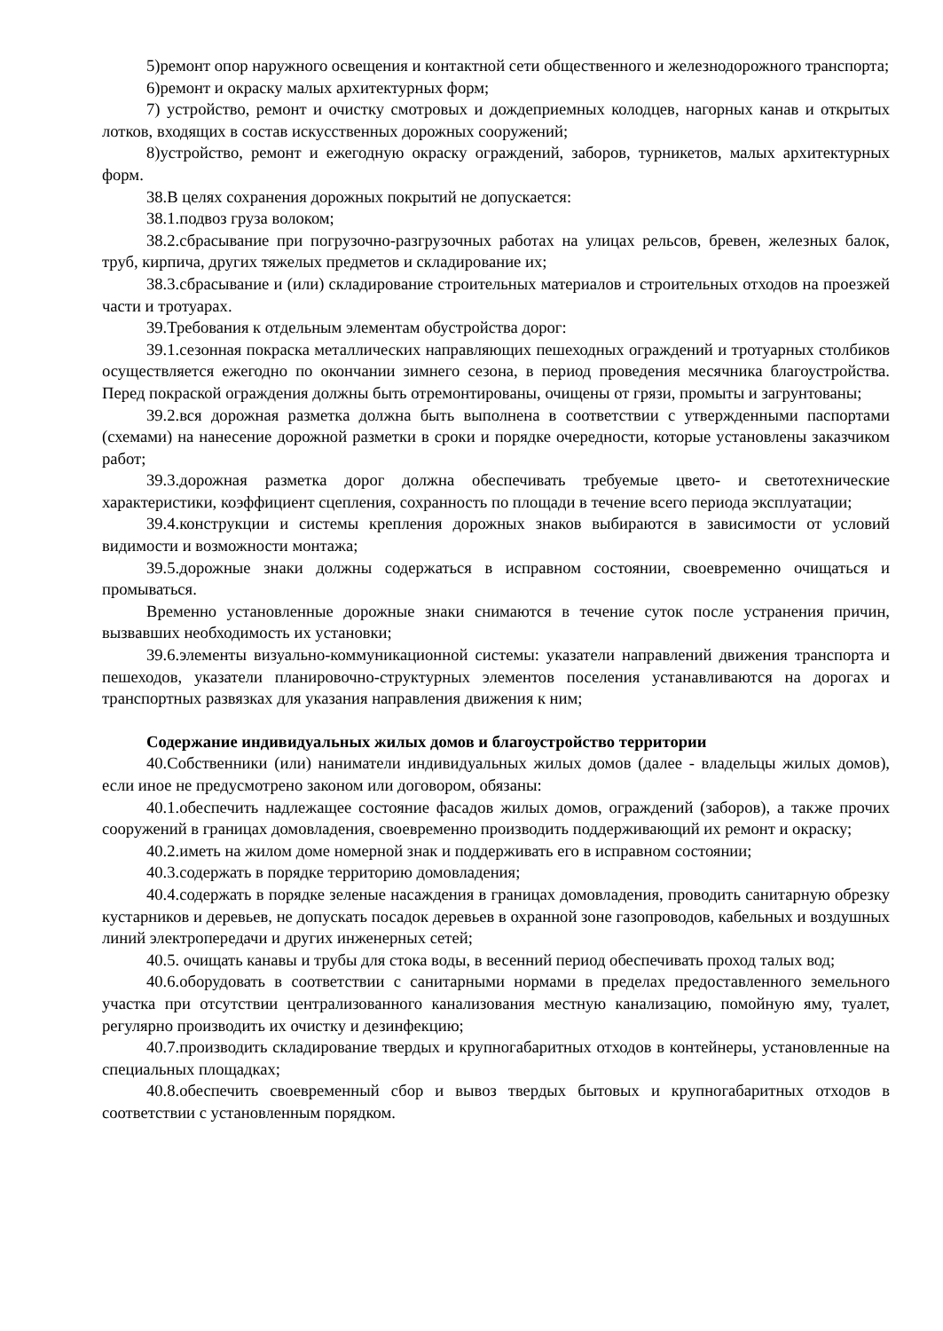5)ремонт опор наружного освещения и контактной сети общественного и железнодорожного транспорта;
6)ремонт и окраску малых архитектурных форм;
7) устройство, ремонт и очистку смотровых и дождеприемных колодцев, нагорных канав и открытых лотков, входящих в состав искусственных дорожных сооружений;
8)устройство, ремонт и ежегодную окраску ограждений, заборов, турникетов, малых архитектурных форм.
38.В целях сохранения дорожных покрытий не допускается:
38.1.подвоз груза волоком;
38.2.сбрасывание при погрузочно-разгрузочных работах на улицах рельсов, бревен, железных балок, труб, кирпича, других тяжелых предметов и складирование их;
38.3.сбрасывание и (или) складирование строительных материалов и строительных отходов на проезжей части и тротуарах.
39.Требования к отдельным элементам обустройства дорог:
39.1.сезонная покраска металлических направляющих пешеходных ограждений и тротуарных столбиков осуществляется ежегодно по окончании зимнего сезона, в период проведения месячника благоустройства. Перед покраской ограждения должны быть отремонтированы, очищены от грязи, промыты и загрунтованы;
39.2.вся дорожная разметка должна быть выполнена в соответствии с утвержденными паспортами (схемами) на нанесение дорожной разметки в сроки и порядке очередности, которые установлены заказчиком работ;
39.3.дорожная разметка дорог должна обеспечивать требуемые цвето- и светотехнические характеристики, коэффициент сцепления, сохранность по площади в течение всего периода эксплуатации;
39.4.конструкции и системы крепления дорожных знаков выбираются в зависимости от условий видимости и возможности монтажа;
39.5.дорожные знаки должны содержаться в исправном состоянии, своевременно очищаться и промываться.
Временно установленные дорожные знаки снимаются в течение суток после устранения причин, вызвавших необходимость их установки;
39.6.элементы визуально-коммуникационной системы: указатели направлений движения транспорта и пешеходов, указатели планировочно-структурных элементов поселения устанавливаются на дорогах и транспортных развязках для указания направления движения к ним;
Содержание индивидуальных жилых домов и благоустройство территории
40.Собственники (или) наниматели индивидуальных жилых домов (далее - владельцы жилых домов), если иное не предусмотрено законом или договором, обязаны:
40.1.обеспечить надлежащее состояние фасадов жилых домов, ограждений (заборов), а также прочих сооружений в границах домовладения, своевременно производить поддерживающий их ремонт и окраску;
40.2.иметь на жилом доме номерной знак и поддерживать его в исправном состоянии;
40.3.содержать в порядке территорию домовладения;
40.4.содержать в порядке зеленые насаждения в границах домовладения, проводить санитарную обрезку кустарников и деревьев, не допускать посадок деревьев в охранной зоне газопроводов, кабельных и воздушных линий электропередачи и других инженерных сетей;
40.5. очищать канавы и трубы для стока воды, в весенний период обеспечивать проход талых вод;
40.6.оборудовать в соответствии с санитарными нормами в пределах предоставленного земельного участка при отсутствии централизованного канализования местную канализацию, помойную яму, туалет, регулярно производить их очистку и дезинфекцию;
40.7.производить складирование твердых и крупногабаритных отходов в контейнеры, установленные на специальных площадках;
40.8.обеспечить своевременный сбор и вывоз твердых бытовых и крупногабаритных отходов в соответствии с установленным порядком.